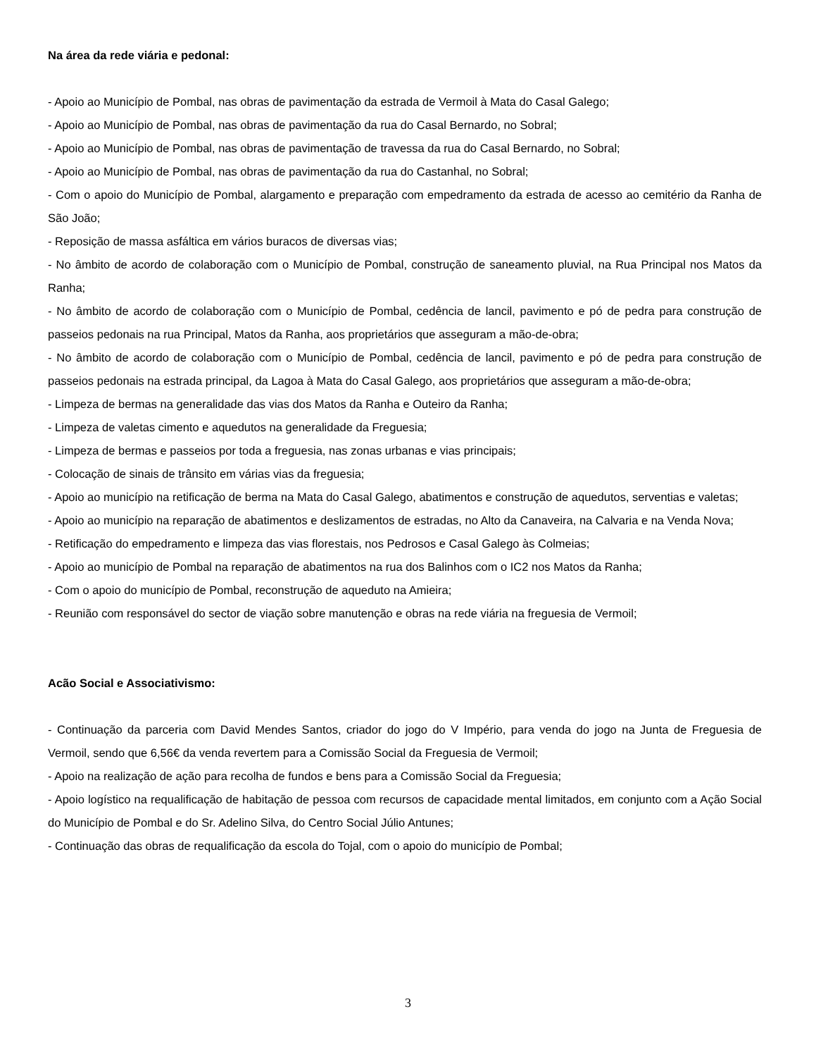Na área da rede viária e pedonal:
- Apoio ao Município de Pombal, nas obras de pavimentação da estrada de Vermoil à Mata do Casal Galego;
- Apoio ao Município de Pombal, nas obras de pavimentação da rua do Casal Bernardo, no Sobral;
- Apoio ao Município de Pombal, nas obras de pavimentação de travessa da rua do Casal Bernardo, no Sobral;
- Apoio ao Município de Pombal, nas obras de pavimentação da rua do Castanhal, no Sobral;
- Com o apoio do Município de Pombal, alargamento e preparação com empedramento da estrada de acesso ao cemitério da Ranha de São João;
- Reposição de massa asfáltica em vários buracos de diversas vias;
- No âmbito de acordo de colaboração com o Município de Pombal, construção de saneamento pluvial, na Rua Principal nos Matos da Ranha;
- No âmbito de acordo de colaboração com o Município de Pombal, cedência de lancil, pavimento e pó de pedra para construção de passeios pedonais na rua Principal, Matos da Ranha, aos proprietários que asseguram a mão-de-obra;
- No âmbito de acordo de colaboração com o Município de Pombal, cedência de lancil, pavimento e pó de pedra para construção de passeios pedonais na estrada principal, da Lagoa à Mata do Casal Galego, aos proprietários que asseguram a mão-de-obra;
- Limpeza de bermas na generalidade das vias dos Matos da Ranha e Outeiro da Ranha;
- Limpeza de valetas cimento e aquedutos na generalidade da Freguesia;
- Limpeza de bermas e passeios por toda a freguesia, nas zonas urbanas e vias principais;
- Colocação de sinais de trânsito em várias vias da freguesia;
- Apoio ao município na retificação de berma na Mata do Casal Galego, abatimentos e construção de aquedutos, serventias e valetas;
- Apoio ao município na reparação de abatimentos e deslizamentos de estradas, no Alto da Canaveira, na Calvaria e na Venda Nova;
- Retificação do empedramento e limpeza das vias florestais, nos Pedrosos e Casal Galego às Colmeias;
- Apoio ao município de Pombal na reparação de abatimentos na rua dos Balinhos com o IC2 nos Matos da Ranha;
- Com o apoio do município de Pombal, reconstrução de aqueduto na Amieira;
- Reunião com responsável do sector de viação sobre manutenção e obras na rede viária na freguesia de Vermoil;
Acão Social e Associativismo:
- Continuação da parceria com David Mendes Santos, criador do jogo do V Império, para venda do jogo na Junta de Freguesia de Vermoil, sendo que 6,56€ da venda revertem para a Comissão Social da Freguesia de Vermoil;
- Apoio na realização de ação para recolha de fundos e bens para a Comissão Social da Freguesia;
- Apoio logístico na requalificação de habitação de pessoa com recursos de capacidade mental limitados, em conjunto com a Ação Social do Município de Pombal e do Sr. Adelino Silva, do Centro Social Júlio Antunes;
- Continuação das obras de requalificação da escola do Tojal, com o apoio do município de Pombal;
3